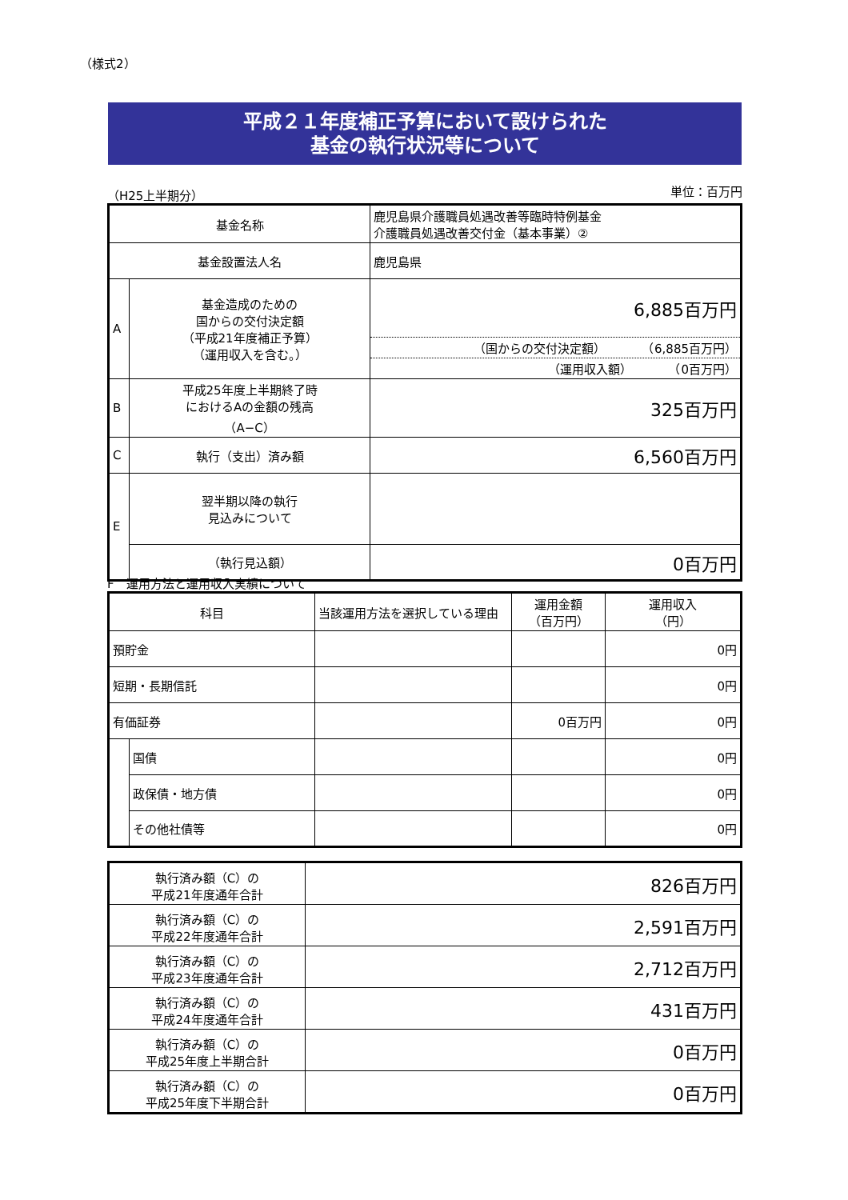（様式2）
平成２１年度補正予算において設けられた
基金の執行状況等について
（H25上半期分） 単位：百万円
| 基金名称 | | 鹿児島県介護職員処遇改善等臨時特例基金 介護職員処遇改善交付金（基本事業）② |
| 基金設置法人名 | | 鹿児島県 |
| A | 基金造成のための 国からの交付決定額 （平成21年度補正予算） （運用収入を含む。） | 6,885百万円 （国からの交付決定額） （6,885百万円） （運用収入額） （0百万円） |
| B | 平成25年度上半期終了時 におけるAの金額の残高 （A−C） | 325百万円 |
| C | 執行（支出）済み額 | 6,560百万円 |
| E | 翌半期以降の執行 見込みについて | |
| | （執行見込額） | 0百万円 |
F　運用方法と運用収入実績について
| 科目 | | 当該運用方法を選択している理由 | 運用金額 （百万円） | 運用収入 （円） |
| 預貯金 | | | | 0円 |
| 短期・長期信託 | | | | 0円 |
| 有価証券 | | | 0百万円 | 0円 |
| | 国債 | | | 0円 |
| | 政保債・地方債 | | | 0円 |
| | その他社債等 | | | 0円 |
| 執行済み額（C）の 平成21年度通年合計 | 826百万円 |
| 執行済み額（C）の 平成22年度通年合計 | 2,591百万円 |
| 執行済み額（C）の 平成23年度通年合計 | 2,712百万円 |
| 執行済み額（C）の 平成24年度通年合計 | 431百万円 |
| 執行済み額（C）の 平成25年度上半期合計 | 0百万円 |
| 執行済み額（C）の 平成25年度下半期合計 | 0百万円 |